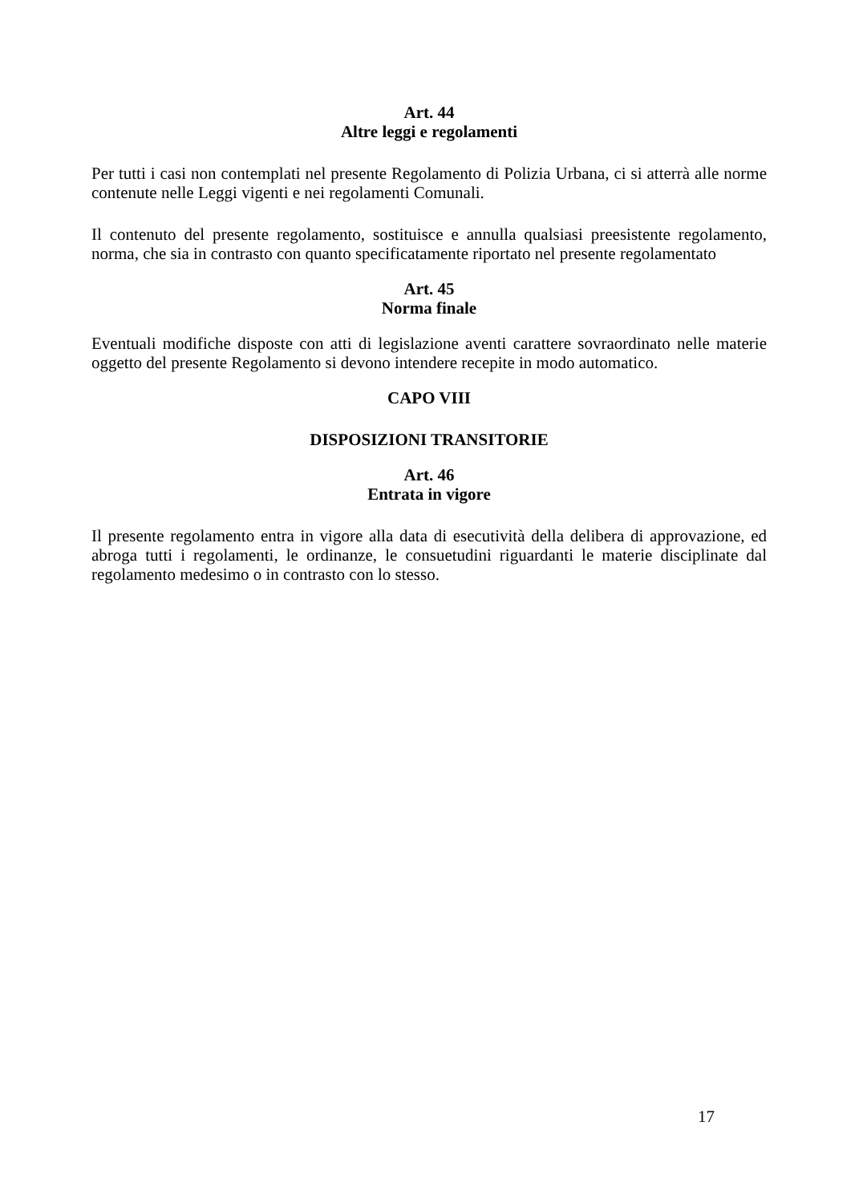Art. 44
Altre leggi e regolamenti
Per tutti i casi non contemplati nel presente Regolamento di Polizia Urbana, ci si atterrà alle norme contenute nelle Leggi vigenti e nei regolamenti Comunali.
Il contenuto del presente regolamento, sostituisce e annulla qualsiasi preesistente regolamento, norma, che sia in contrasto con quanto specificatamente riportato nel presente regolamentato
Art. 45
Norma finale
Eventuali modifiche disposte con atti di legislazione aventi carattere sovraordinato nelle materie oggetto del presente Regolamento si devono intendere recepite in modo automatico.
CAPO VIII
DISPOSIZIONI TRANSITORIE
Art. 46
Entrata in vigore
Il presente regolamento entra in vigore alla data di esecutività della delibera di approvazione, ed abroga tutti i regolamenti, le ordinanze, le consuetudini riguardanti le materie disciplinate dal regolamento medesimo o in contrasto con lo stesso.
17